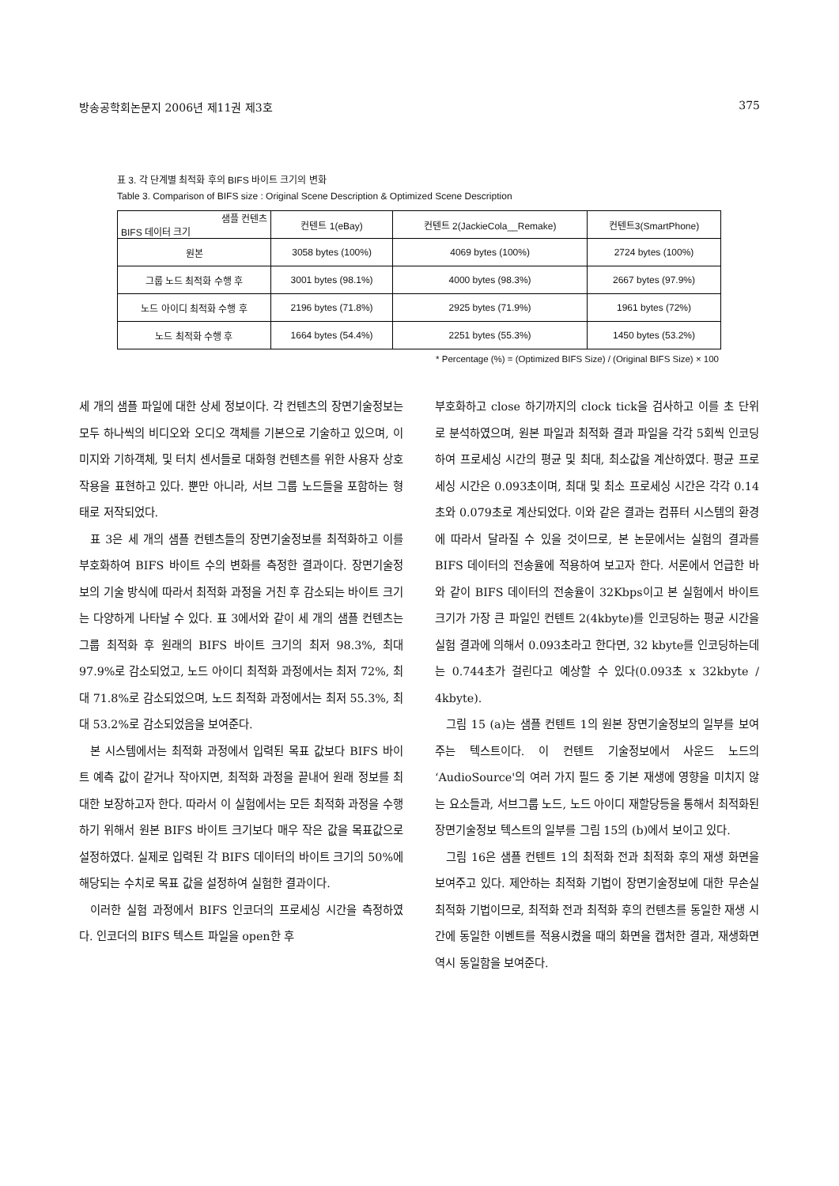방송공학회논문지 2006년 제11권 제3호 375
표 3. 각 단계별 최적화 후의 BIFS 바이트 크기의 변화
Table 3. Comparison of BIFS size : Original Scene Description & Optimized Scene Description
| 샘플 컨텐츠 BIFS 데이터 크기 | 컨텐트 1(eBay) | 컨텐트 2(JackieCola__Remake) | 컨텐트3(SmartPhone) |
| --- | --- | --- | --- |
| 원본 | 3058 bytes (100%) | 4069 bytes (100%) | 2724 bytes (100%) |
| 그룹 노드 최적화 수행 후 | 3001 bytes (98.1%) | 4000 bytes (98.3%) | 2667 bytes (97.9%) |
| 노드 아이디 최적화 수행 후 | 2196 bytes (71.8%) | 2925 bytes (71.9%) | 1961 bytes (72%) |
| 노드 최적화 수행 후 | 1664 bytes (54.4%) | 2251 bytes (55.3%) | 1450 bytes (53.2%) |
* Percentage (%) = (Optimized BIFS Size) / (Original BIFS Size) × 100
세 개의 샘플 파일에 대한 상세 정보이다. 각 컨텐츠의 장면기술정보는 모두 하나씩의 비디오와 오디오 객체를 기본으로 기술하고 있으며, 이미지와 기하객체, 및 터치 센서들로 대화형 컨텐츠를 위한 사용자 상호작용을 표현하고 있다. 뿐만 아니라, 서브 그룹 노드들을 포함하는 형태로 저작되었다.
표 3은 세 개의 샘플 컨텐츠들의 장면기술정보를 최적화하고 이를 부호화하여 BIFS 바이트 수의 변화를 측정한 결과이다. 장면기술정보의 기술 방식에 따라서 최적화 과정을 거친 후 감소되는 바이트 크기는 다양하게 나타날 수 있다. 표 3에서와 같이 세 개의 샘플 컨텐츠는 그룹 최적화 후 원래의 BIFS 바이트 크기의 최저 98.3%, 최대 97.9%로 감소되었고, 노드 아이디 최적화 과정에서는 최저 72%, 최대 71.8%로 감소되었으며, 노드 최적화 과정에서는 최저 55.3%, 최대 53.2%로 감소되었음을 보여준다.
본 시스템에서는 최적화 과정에서 입력된 목표 값보다 BIFS 바이트 예측 값이 같거나 작아지면, 최적화 과정을 끝내어 원래 정보를 최대한 보장하고자 한다. 따라서 이 실험에서는 모든 최적화 과정을 수행하기 위해서 원본 BIFS 바이트 크기보다 매우 작은 값을 목표값으로 설정하였다. 실제로 입력된 각 BIFS 데이터의 바이트 크기의 50%에 해당되는 수치로 목표 값을 설정하여 실험한 결과이다.
이러한 실험 과정에서 BIFS 인코더의 프로세싱 시간을 측정하였다. 인코더의 BIFS 텍스트 파일을 open한 후
부호화하고 close 하기까지의 clock tick을 검사하고 이를 초 단위로 분석하였으며, 원본 파일과 최적화 결과 파일을 각각 5회씩 인코딩하여 프로세싱 시간의 평균 및 최대, 최소값을 계산하였다. 평균 프로세싱 시간은 0.093초이며, 최대 및 최소 프로세싱 시간은 각각 0.14초와 0.079초로 계산되었다. 이와 같은 결과는 컴퓨터 시스템의 환경에 따라서 달라질 수 있을 것이므로, 본 논문에서는 실험의 결과를 BIFS 데이터의 전송율에 적용하여 보고자 한다. 서론에서 언급한 바와 같이 BIFS 데이터의 전송율이 32Kbps이고 본 실험에서 바이트 크기가 가장 큰 파일인 컨텐트 2(4kbyte)를 인코딩하는 평균 시간을 실험 결과에 의해서 0.093초라고 한다면, 32 kbyte를 인코딩하는데는 0.744초가 걸린다고 예상할 수 있다(0.093초 x 32kbyte / 4kbyte).
그림 15 (a)는 샘플 컨텐트 1의 원본 장면기술정보의 일부를 보여주는 텍스트이다. 이 컨텐트 기술정보에서 사운드 노드의 ‘AudioSource'의 여러 가지 필드 중 기본 재생에 영향을 미치지 않는 요소들과, 서브그룹 노드, 노드 아이디 재할당등을 통해서 최적화된 장면기술정보 텍스트의 일부를 그림 15의 (b)에서 보이고 있다.
그림 16은 샘플 컨텐트 1의 최적화 전과 최적화 후의 재생 화면을 보여주고 있다. 제안하는 최적화 기법이 장면기술정보에 대한 무손실 최적화 기법이므로, 최적화 전과 최적화 후의 컨텐츠를 동일한 재생 시간에 동일한 이벤트를 적용시켰을 때의 화면을 캡처한 결과, 재생화면 역시 동일함을 보여준다.